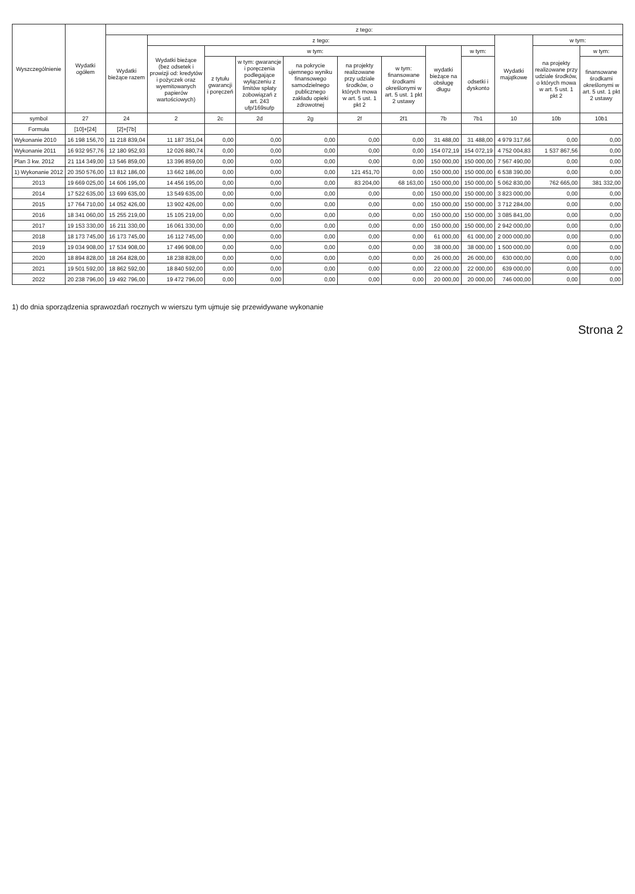| Wyszczególnienie | Wydatki ogółem | z tego: | | | | | | | | | | | |
| --- | --- | --- | --- | --- | --- | --- | --- | --- | --- | --- | --- | --- | --- |
| | | Wydatki bieżące razem | z tego: | | | | | | | | Wydatki majątkowe | w tym: | |
| | | | Wydatki bieżące (bez odsetek i prowizji od: kredytów i pożyczek oraz wyemitowanych papierów wartościowych) | w tym: | | | | | wydatki bieżące na obsługę długu | w tym: | | na projekty realizowane przy udziale środków, o których mowa w art. 5 ust. 1 pkt 2 | w tym: |
| | | | | z tytułu gwarancji i poręczeń | w tym: gwarancje i poręczenia podlegające wyłączeniu z limitów spłaty zobowiązań z art. 243 ufp/169sufp | na pokrycie ujemnego wyniku finansowego samodzielnego publicznego zakładu opieki zdrowotnej | na projekty realizowane przy udziale środków, o których mowa w art. 5 ust. 1 pkt 2 | w tym: finansowane środkami określonymi w art. 5 ust. 1 pkt 2 ustawy | | odsetki i dyskonto | | | finansowane środkami określonymi w art. 5 ust. 1 pkt 2 ustawy |
| symbol | 27 | 24 | 2 | 2c | 2d | 2g | 2f | 2f1 | 7b | 7b1 | 10 | 10b | 10b1 |
| Formuła | [10]+[24] | [2]+[7b] | | | | | | | | | | | |
| Wykonanie 2010 | 16 198 156,70 | 11 218 839,04 | 11 187 351,04 | 0,00 | 0,00 | 0,00 | 0,00 | 0,00 | 31 488,00 | 31 488,00 | 4 979 317,66 | 0,00 | 0,00 |
| Wykonanie 2011 | 16 932 957,76 | 12 180 952,93 | 12 026 880,74 | 0,00 | 0,00 | 0,00 | 0,00 | 0,00 | 154 072,19 | 154 072,19 | 4 752 004,83 | 1 537 867,56 | 0,00 |
| Plan 3 kw. 2012 | 21 114 349,00 | 13 546 859,00 | 13 396 859,00 | 0,00 | 0,00 | 0,00 | 0,00 | 0,00 | 150 000,00 | 150 000,00 | 7 567 490,00 | 0,00 | 0,00 |
| 1) Wykonanie 2012 | 20 350 576,00 | 13 812 186,00 | 13 662 186,00 | 0,00 | 0,00 | 0,00 | 121 451,70 | 0,00 | 150 000,00 | 150 000,00 | 6 538 390,00 | 0,00 | 0,00 |
| 2013 | 19 669 025,00 | 14 606 195,00 | 14 456 195,00 | 0,00 | 0,00 | 0,00 | 83 204,00 | 68 163,00 | 150 000,00 | 150 000,00 | 5 062 830,00 | 762 665,00 | 381 332,00 |
| 2014 | 17 522 635,00 | 13 699 635,00 | 13 549 635,00 | 0,00 | 0,00 | 0,00 | 0,00 | 0,00 | 150 000,00 | 150 000,00 | 3 823 000,00 | 0,00 | 0,00 |
| 2015 | 17 764 710,00 | 14 052 426,00 | 13 902 426,00 | 0,00 | 0,00 | 0,00 | 0,00 | 0,00 | 150 000,00 | 150 000,00 | 3 712 284,00 | 0,00 | 0,00 |
| 2016 | 18 341 060,00 | 15 255 219,00 | 15 105 219,00 | 0,00 | 0,00 | 0,00 | 0,00 | 0,00 | 150 000,00 | 150 000,00 | 3 085 841,00 | 0,00 | 0,00 |
| 2017 | 19 153 330,00 | 16 211 330,00 | 16 061 330,00 | 0,00 | 0,00 | 0,00 | 0,00 | 0,00 | 150 000,00 | 150 000,00 | 2 942 000,00 | 0,00 | 0,00 |
| 2018 | 18 173 745,00 | 16 173 745,00 | 16 112 745,00 | 0,00 | 0,00 | 0,00 | 0,00 | 0,00 | 61 000,00 | 61 000,00 | 2 000 000,00 | 0,00 | 0,00 |
| 2019 | 19 034 908,00 | 17 534 908,00 | 17 496 908,00 | 0,00 | 0,00 | 0,00 | 0,00 | 0,00 | 38 000,00 | 38 000,00 | 1 500 000,00 | 0,00 | 0,00 |
| 2020 | 18 894 828,00 | 18 264 828,00 | 18 238 828,00 | 0,00 | 0,00 | 0,00 | 0,00 | 0,00 | 26 000,00 | 26 000,00 | 630 000,00 | 0,00 | 0,00 |
| 2021 | 19 501 592,00 | 18 862 592,00 | 18 840 592,00 | 0,00 | 0,00 | 0,00 | 0,00 | 0,00 | 22 000,00 | 22 000,00 | 639 000,00 | 0,00 | 0,00 |
| 2022 | 20 238 796,00 | 19 492 796,00 | 19 472 796,00 | 0,00 | 0,00 | 0,00 | 0,00 | 0,00 | 20 000,00 | 20 000,00 | 746 000,00 | 0,00 | 0,00 |
1) do dnia sporządzenia sprawozdań rocznych w wierszu tym ujmuje się przewidywane wykonanie
Strona 2